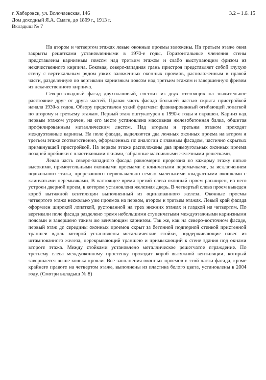г. Хабаровск, ул. Волочаевская, 146
Дом доходный Я.А. Смаги, до 1899 г., 1913 г.
Вкладыш № 7
3.2 – 1.6. 15
На втором и четвертом этажах левые оконные проемы заложены. На третьем этаже окна закрыты решетками установленными в 1970-е годы. Горизонтальные членения стены представлены карнизным поясом над третьим этажом и слабо выступающим фризом из некачественного кирпича. Боковая, северо-западная грань пристроя представляет собой глухую стену с вертикальным рядом узких заложенных оконных проемов, расположенным в правой части, разделенную по вертикали карнизным поясом над третьим этажом и завершенную фризом из некачественного кирпича.
Северо-западный фасад двухплановый, состоит из двух отстоящих на значительное расстояние друг от друга частей. Правая часть фасада большей частью скрыта пристройкой начала 1930-х годов. Обзору представлен узкий фрагмент фланкированный огибающей лопаткой по второму и третьему этажам. Первый этаж оштукатурен в 1990-е годы и окрашен. Карниз над первым этажом утрачен, на его месте установлена массивная железобетонная балка, обшитая профилированным металлическим листом. Над вторым и третьим этажом проходят междуэтажные карнизы. На поле фасада, выделяются два ложных оконных проема на втором и третьем этаже соответственно, оформленных по аналогии с главным фасадом, частично скрытых примкнувшей пристройкой. На первом этаже расположены два прямоугольных оконных проема поздней пробивки с пластиковыми окнами, забранные массивными железными решетками.
Левая часть северо-западного фасада равномерно прорезана по каждому этажу пятью высокими, прямоугольными оконными проемами с клинчатыми перемычками, за исключением подвального этажа, прорезанного первоначально семью маленькими квадратными окошками с клинчатыми перемычками. В настоящее время третий слева оконный проем расширен, из него устроен дверной проем, в котором установлена железная дверь. В четвертый слева проем выведен короб вытяжной вентиляции выполненный из оцинкованного железа. Оконные проемы четвертого этажа несколько уже проемов на первом, втором и третьем этажах. Левый край фасада оформлен широкой лопаткой, рустованной на трех нижних этажах и гладкой на четвертом. По вертикали поле фасада разделено тремя небольшими ступенчатыми междуэтажными карнизными поясами и завершено таким же венчающим карнизом. Так же, как на северо-восточном фасаде, первый этаж до середины оконных проемов скрыт за бетонной подпорной стенкой пристенной траншеи вдоль которой установлены металлические стойки, поддерживающие навес из штампованного железа, перекрывающий траншею и примыкающий к стене здания под окнами второго этажа. Между стойками установлено металлическое решетчатое ограждение. По третьему слева междуоконному простенку проходит короб вытяжной вентиляции, который завершается выше конька кровли. Все заполнения оконных проемов в этой части фасада, кроме крайнего правого на четвертом этаже, выполнены из пластика белого цвета, установлены в 2004 году. (Смотри вкладыш № 8)